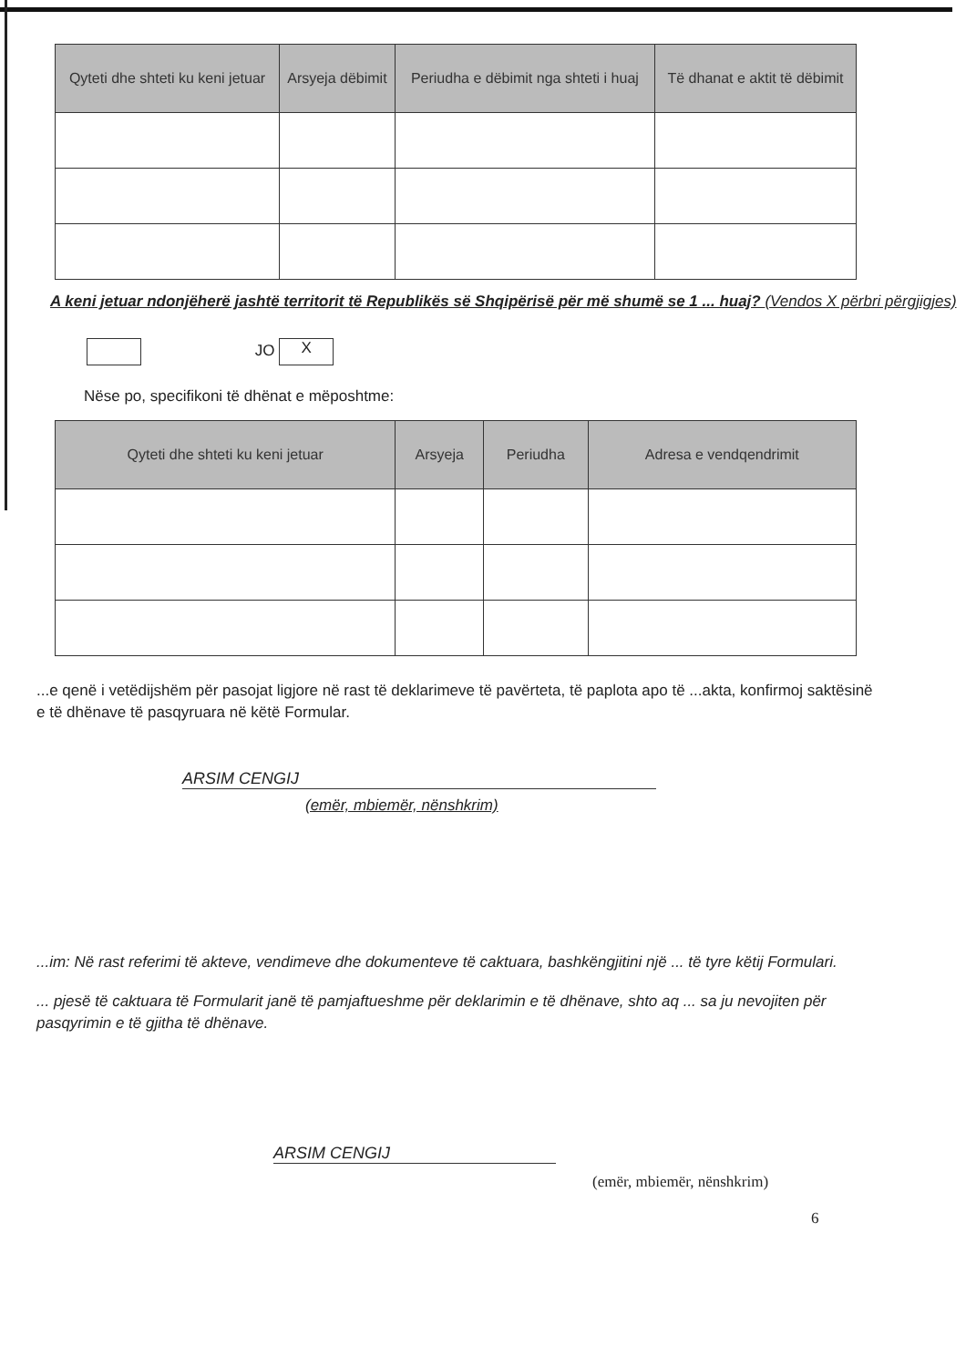| Qyteti dhe shteti ku keni jetuar | Arsyeja dëbimit | Periudha e dëbimit nga shteti i huaj | Të dhanat e aktit të dëbimit |
| --- | --- | --- | --- |
A keni jetuar ndonjëherë jashtë territorit të Republikës së Shqipërisë për më shumë se 1 ... huaj? (Vendos X përbri përgjigjes)
JO X
Nëse po, specifikoni të dhënat e mëposhtme:
| Qyteti dhe shteti ku keni jetuar | Arsyeja | Periudha | Adresa e vendqendrimit |
| --- | --- | --- | --- |
...e qenë i vetëdijshëm për pasojat ligjore në rast të deklarimeve të pavërteta, të paplota apo të ...akta, konfirmoj saktësinë e të dhënave të pasqyruara në këtë Formular.
ARSIM CENGIJ
(emër, mbiemër, nënshkrim)
...im: Në rast referimi të akteve, vendimeve dhe dokumenteve të caktuara, bashkëngjitini një ... të tyre këtij Formulari.
... pjesë të caktuara të Formularit janë të pamjaftueshme për deklarimin e të dhënave, shto aq ... sa ju nevojiten për pasqyrimin e të gjitha të dhënave.
ARSIM CENGIJ
(emër, mbiemër, nënshkrim)
6